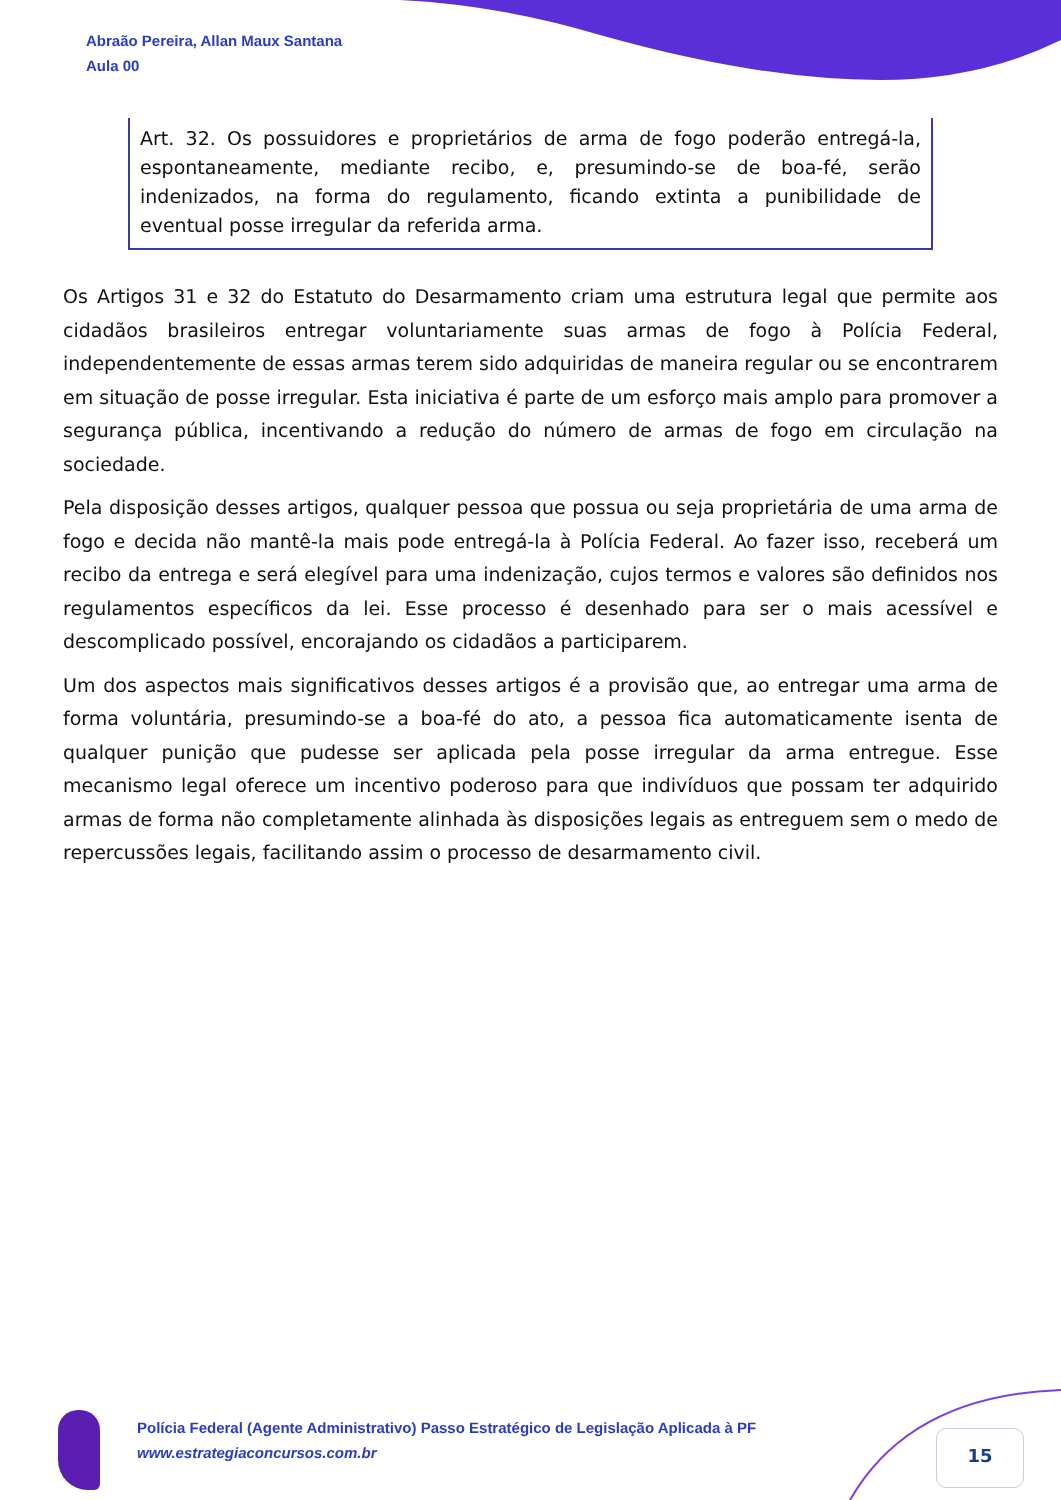Abraão Pereira, Allan Maux Santana
Aula 00
Art. 32. Os possuidores e proprietários de arma de fogo poderão entregá-la, espontaneamente, mediante recibo, e, presumindo-se de boa-fé, serão indenizados, na forma do regulamento, ficando extinta a punibilidade de eventual posse irregular da referida arma.
Os Artigos 31 e 32 do Estatuto do Desarmamento criam uma estrutura legal que permite aos cidadãos brasileiros entregar voluntariamente suas armas de fogo à Polícia Federal, independentemente de essas armas terem sido adquiridas de maneira regular ou se encontrarem em situação de posse irregular. Esta iniciativa é parte de um esforço mais amplo para promover a segurança pública, incentivando a redução do número de armas de fogo em circulação na sociedade.
Pela disposição desses artigos, qualquer pessoa que possua ou seja proprietária de uma arma de fogo e decida não mantê-la mais pode entregá-la à Polícia Federal. Ao fazer isso, receberá um recibo da entrega e será elegível para uma indenização, cujos termos e valores são definidos nos regulamentos específicos da lei. Esse processo é desenhado para ser o mais acessível e descomplicado possível, encorajando os cidadãos a participarem.
Um dos aspectos mais significativos desses artigos é a provisão que, ao entregar uma arma de forma voluntária, presumindo-se a boa-fé do ato, a pessoa fica automaticamente isenta de qualquer punição que pudesse ser aplicada pela posse irregular da arma entregue. Esse mecanismo legal oferece um incentivo poderoso para que indivíduos que possam ter adquirido armas de forma não completamente alinhada às disposições legais as entreguem sem o medo de repercussões legais, facilitando assim o processo de desarmamento civil.
Polícia Federal (Agente Administrativo) Passo Estratégico de Legislação Aplicada à PF
www.estrategiaconcursos.com.br
15